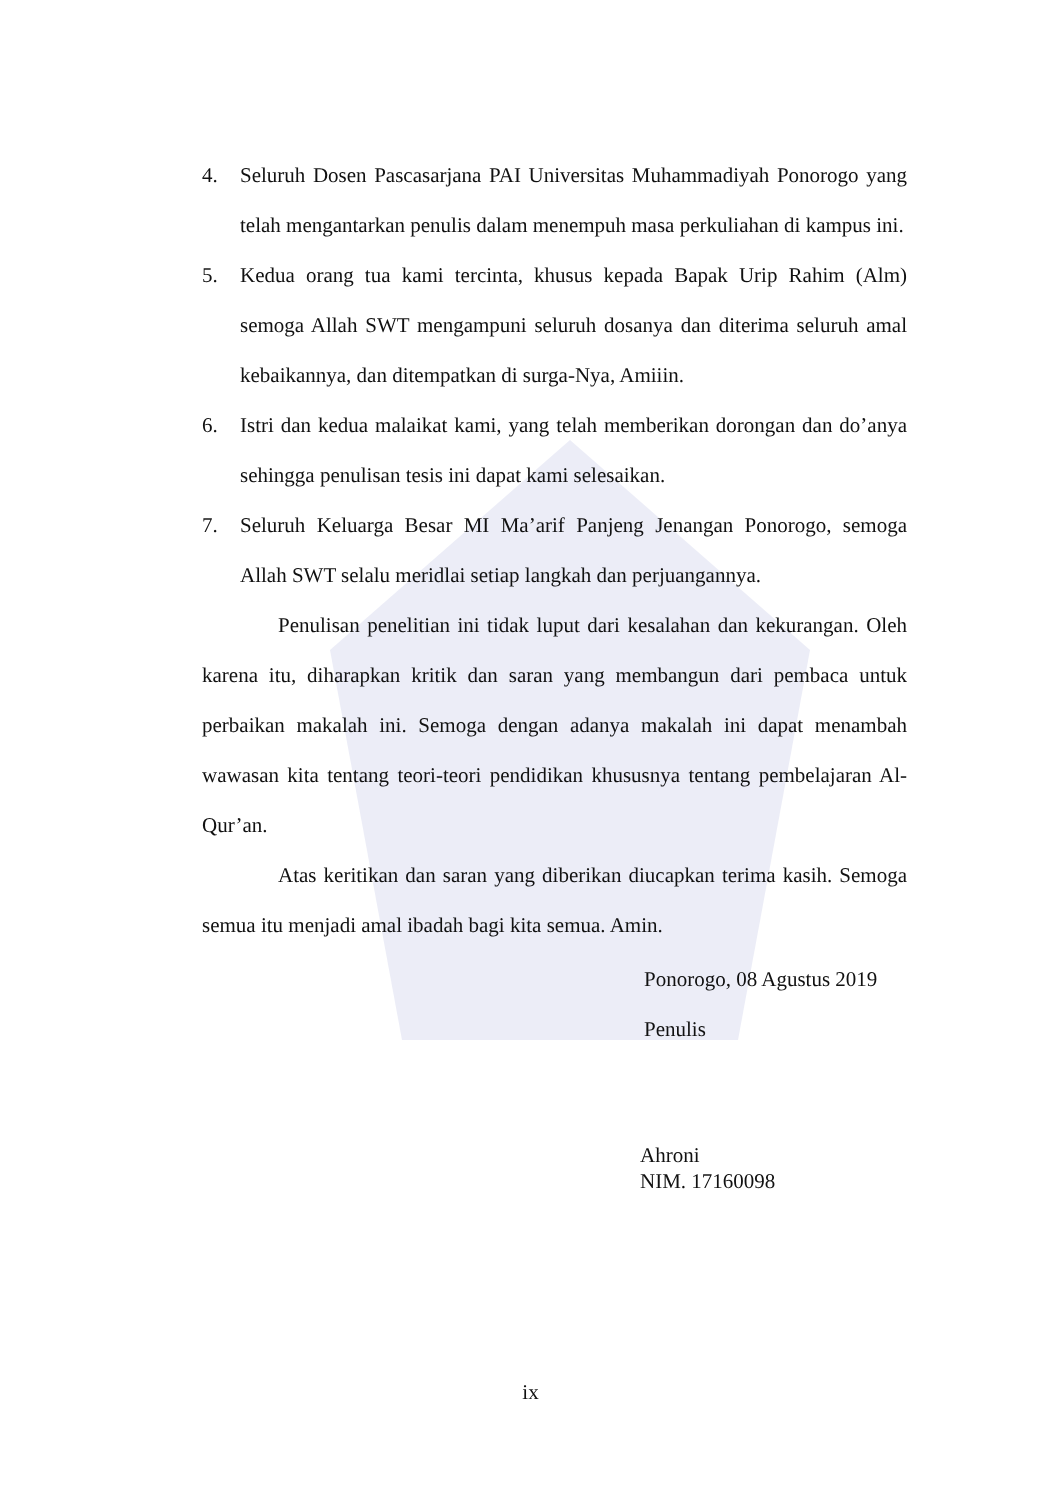4. Seluruh Dosen Pascasarjana PAI Universitas Muhammadiyah Ponorogo yang telah mengantarkan penulis dalam menempuh masa perkuliahan di kampus ini.
5. Kedua orang tua kami tercinta, khusus kepada Bapak Urip Rahim (Alm) semoga Allah SWT mengampuni seluruh dosanya dan diterima seluruh amal kebaikannya, dan ditempatkan di surga-Nya, Amiiin.
6. Istri dan kedua malaikat kami, yang telah memberikan dorongan dan do’anya sehingga penulisan tesis ini dapat kami selesaikan.
7. Seluruh Keluarga Besar MI Ma’arif Panjeng Jenangan Ponorogo, semoga Allah SWT selalu meridlai setiap langkah dan perjuangannya.
Penulisan penelitian ini tidak luput dari kesalahan dan kekurangan. Oleh karena itu, diharapkan kritik dan saran yang membangun dari pembaca untuk perbaikan makalah ini. Semoga dengan adanya makalah ini dapat menambah wawasan kita tentang teori-teori pendidikan khususnya tentang pembelajaran Al-Qur’an.
Atas keritikan dan saran yang diberikan diucapkan terima kasih. Semoga semua itu menjadi amal ibadah bagi kita semua. Amin.
Ponorogo, 08 Agustus 2019
Penulis
Ahroni
NIM. 17160098
ix